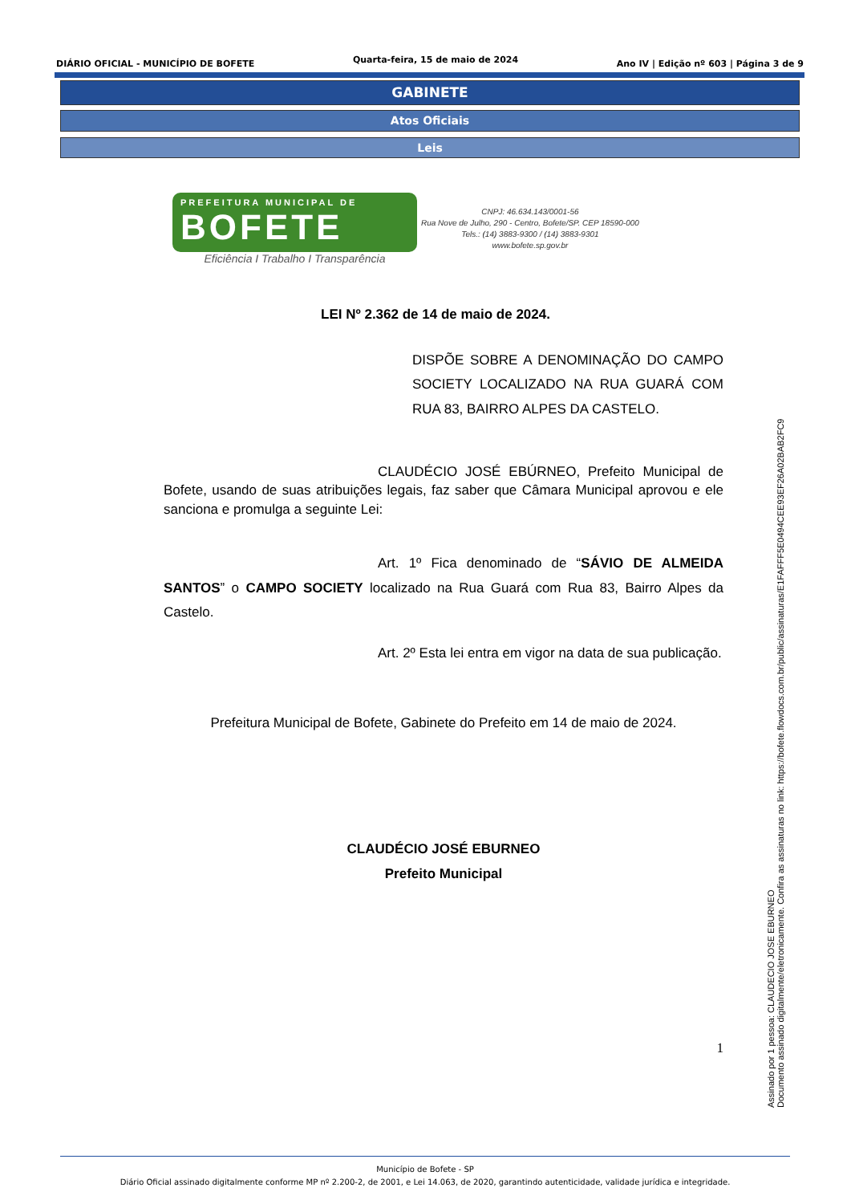DIÁRIO OFICIAL - MUNICÍPIO DE BOFETE Quarta-feira, 15 de maio de 2024 Ano IV | Edição nº 603 | Página 3 de 9
GABINETE
Atos Oficiais
Leis
PREFEITURA MUNICIPAL DE
BOFETE
Eficiência I Trabalho I Transparência
CNPJ: 46.634.143/0001-56
Rua Nove de Julho, 290 - Centro, Bofete/SP. CEP 18590-000
Tels.: (14) 3883-9300 / (14) 3883-9301
www.bofete.sp.gov.br
LEI Nº 2.362 de 14 de maio de 2024.
DISPÕE SOBRE A DENOMINAÇÃO DO CAMPO SOCIETY LOCALIZADO NA RUA GUARÁ COM RUA 83, BAIRRO ALPES DA CASTELO.
CLAUDÉCIO JOSÉ EBÚRNEO, Prefeito Municipal de Bofete, usando de suas atribuições legais, faz saber que Câmara Municipal aprovou e ele sanciona e promulga a seguinte Lei:
Art. 1º Fica denominado de “SÁVIO DE ALMEIDA SANTOS” o CAMPO SOCIETY localizado na Rua Guará com Rua 83, Bairro Alpes da Castelo.
Art. 2º Esta lei entra em vigor na data de sua publicação.
Prefeitura Municipal de Bofete, Gabinete do Prefeito em 14 de maio de 2024.
CLAUDÉCIO JOSÉ EBURNEO
Prefeito Municipal
1
Assinado por 1 pessoa: CLAUDECIO JOSE EBURNEO
Documento assinado digitalmente/eletronicamente. Confira as assinaturas no link: https://bofete.flowdocs.com.br/public/assinaturas/E1FAFFF5E0494CEE93EF26A02BAB2FC9
Município de Bofete - SP
Diário Oficial assinado digitalmente conforme MP nº 2.200-2, de 2001, e Lei 14.063, de 2020, garantindo autenticidade, validade jurídica e integridade.